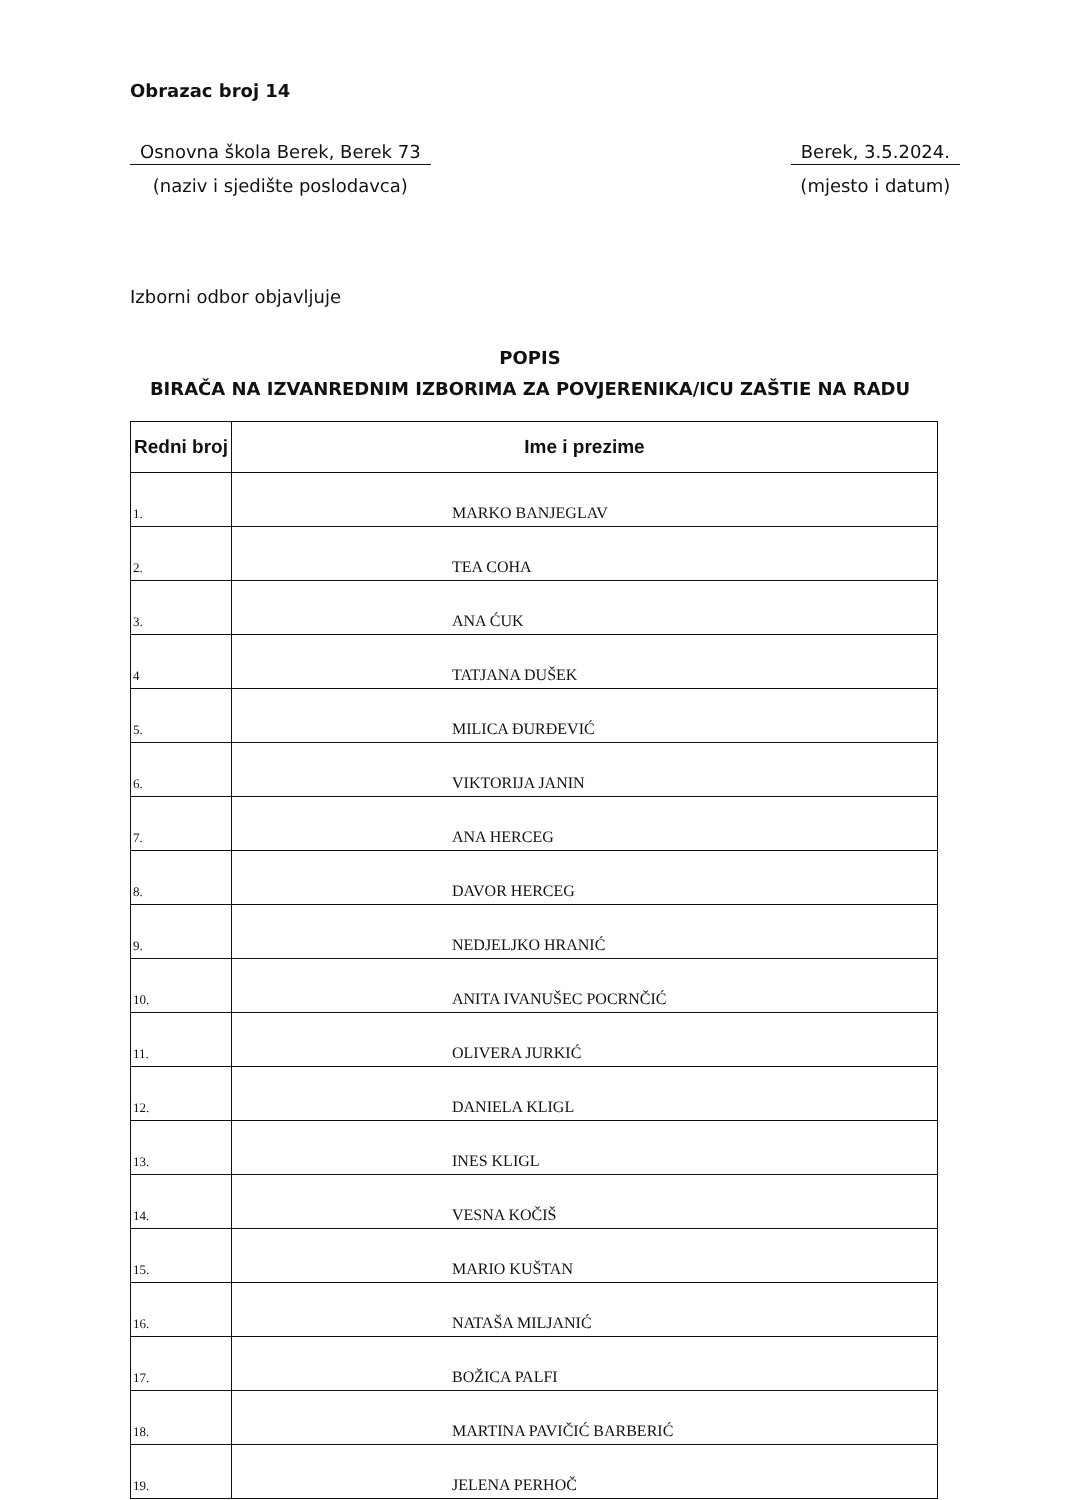Obrazac broj 14
Osnovna škola Berek, Berek 73
(naziv i sjedište poslodavca)
Berek, 3.5.2024.
(mjesto i datum)
Izborni odbor objavljuje
POPIS
BIRAČA NA IZVANREDNIM IZBORIMA ZA POVJERENIKA/ICU ZAŠTIE NA RADU
| Redni broj | Ime i prezime |
| --- | --- |
| 1. | MARKO BANJEGLAV |
| 2. | TEA COHA |
| 3. | ANA ĆUK |
| 4 | TATJANA DUŠEK |
| 5. | MILICA ĐURĐEVIĆ |
| 6. | VIKTORIJA JANIN |
| 7. | ANA HERCEG |
| 8. | DAVOR HERCEG |
| 9. | NEDJELJKO HRANIĆ |
| 10. | ANITA IVANUŠEC POCRNČIĆ |
| 11. | OLIVERA JURKIĆ |
| 12. | DANIELA KLIGL |
| 13. | INES KLIGL |
| 14. | VESNA KOČIŠ |
| 15. | MARIO KUŠTAN |
| 16. | NATAŠA MILJANIĆ |
| 17. | BOŽICA PALFI |
| 18. | MARTINA PAVIČIĆ BARBERIĆ |
| 19. | JELENA PERHOČ |